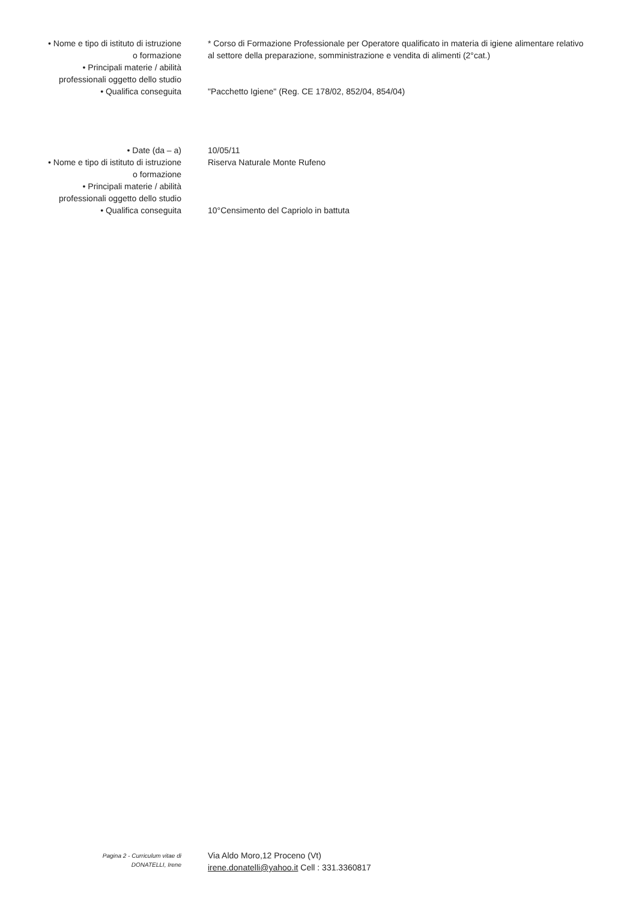• Nome e tipo di istituto di istruzione
o formazione
* Corso di Formazione Professionale per Operatore qualificato in materia di igiene alimentare relativo al settore della preparazione, somministrazione e vendita di alimenti (2°cat.)
• Principali materie / abilità
professionali oggetto dello studio
• Qualifica conseguita "Pacchetto Igiene" (Reg. CE 178/02, 852/04, 854/04)
• Date (da – a) 10/05/11
• Nome e tipo di istituto di istruzione
o formazione
Riserva Naturale Monte Rufeno
• Principali materie / abilità
professionali oggetto dello studio
• Qualifica conseguita 10°Censimento del Capriolo in battuta
Pagina 2 - Curriculum vitae di
DONATELLI, Irene
Via Aldo Moro,12 Proceno (Vt)
irene.donatelli@yahoo.it Cell : 331.3360817